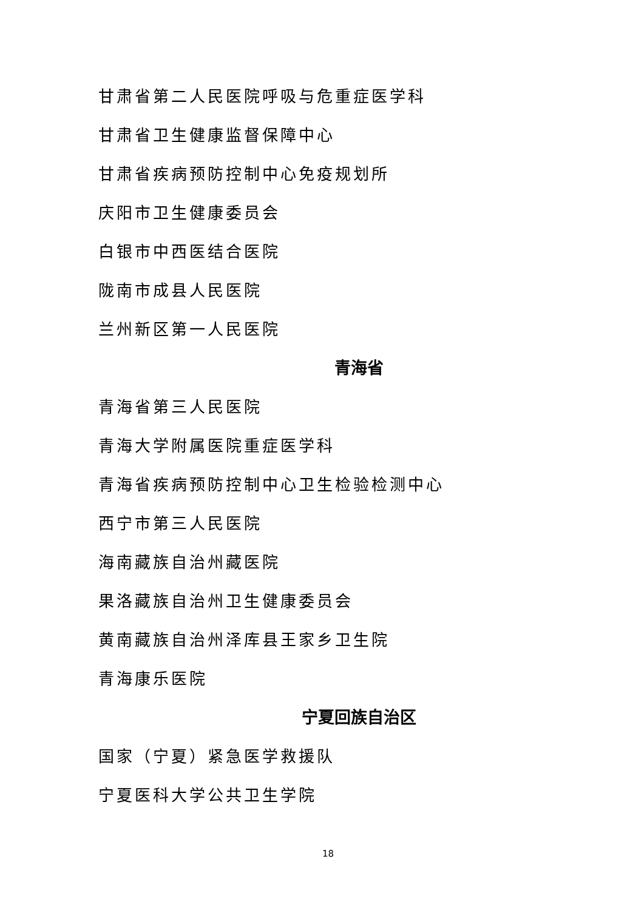甘肃省第二人民医院呼吸与危重症医学科
甘肃省卫生健康监督保障中心
甘肃省疾病预防控制中心免疫规划所
庆阳市卫生健康委员会
白银市中西医结合医院
陇南市成县人民医院
兰州新区第一人民医院
青海省
青海省第三人民医院
青海大学附属医院重症医学科
青海省疾病预防控制中心卫生检验检测中心
西宁市第三人民医院
海南藏族自治州藏医院
果洛藏族自治州卫生健康委员会
黄南藏族自治州泽库县王家乡卫生院
青海康乐医院
宁夏回族自治区
国家（宁夏）紧急医学救援队
宁夏医科大学公共卫生学院
18